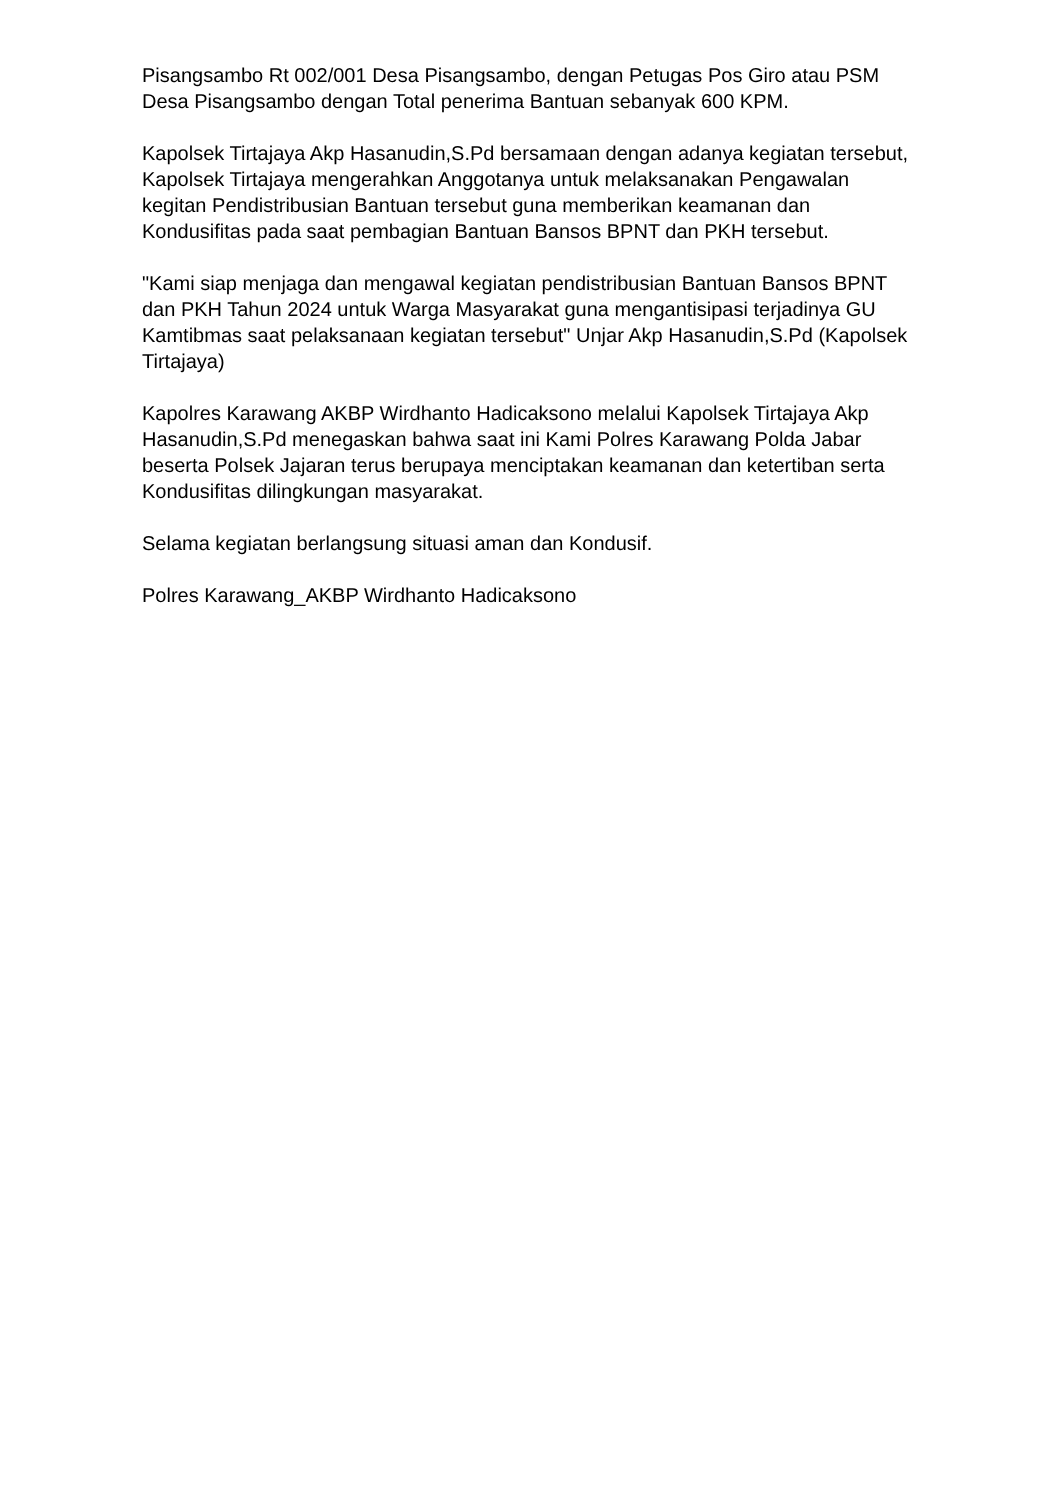Pisangsambo Rt 002/001 Desa Pisangsambo, dengan Petugas Pos Giro atau PSM Desa Pisangsambo dengan Total penerima Bantuan sebanyak 600 KPM.
Kapolsek Tirtajaya Akp Hasanudin,S.Pd bersamaan dengan adanya kegiatan tersebut, Kapolsek Tirtajaya mengerahkan Anggotanya untuk melaksanakan Pengawalan kegitan Pendistribusian Bantuan tersebut guna memberikan keamanan dan Kondusifitas pada saat pembagian Bantuan Bansos BPNT dan PKH tersebut.
"Kami siap menjaga dan mengawal kegiatan pendistribusian Bantuan Bansos BPNT dan PKH Tahun 2024 untuk Warga Masyarakat guna mengantisipasi terjadinya GU Kamtibmas saat pelaksanaan kegiatan tersebut" Unjar Akp Hasanudin,S.Pd (Kapolsek Tirtajaya)
Kapolres Karawang AKBP Wirdhanto Hadicaksono melalui Kapolsek Tirtajaya Akp Hasanudin,S.Pd menegaskan bahwa saat ini Kami Polres Karawang Polda Jabar beserta Polsek Jajaran terus berupaya menciptakan keamanan dan ketertiban serta Kondusifitas dilingkungan masyarakat.
Selama kegiatan berlangsung situasi aman dan Kondusif.
Polres Karawang_AKBP Wirdhanto Hadicaksono